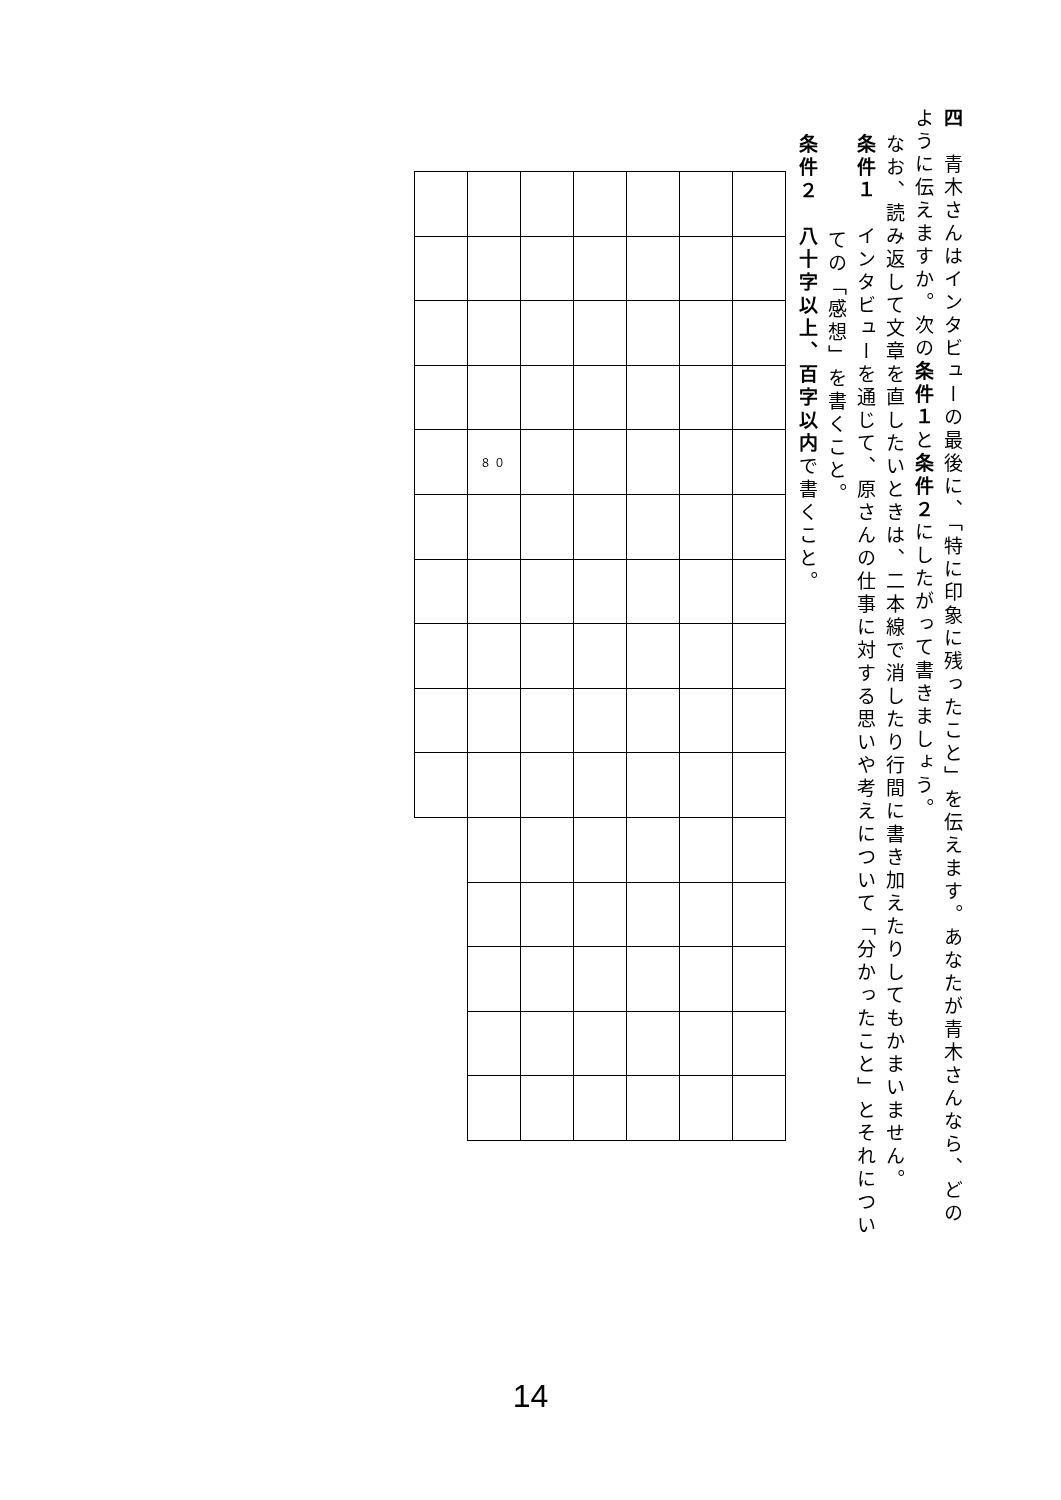四　青木さんはインタビューの最後に、「特に印象に残ったこと」を伝えます。あなたが青木さんなら、どの
ように伝えますか。次の条件１と条件２にしたがって書きましょう。
なお、読み返して文章を直したいときは、二本線で消したり行間に書き加えたりしてもかまいません。
条件１　インタビューを通じて、原さんの仕事に対する思いや考えについて「分かったこと」とそれについ
ての「感想」を書くこと。
条件２　八十字以上、百字以内で書くこと。
| | ８０ | | | | | |
14